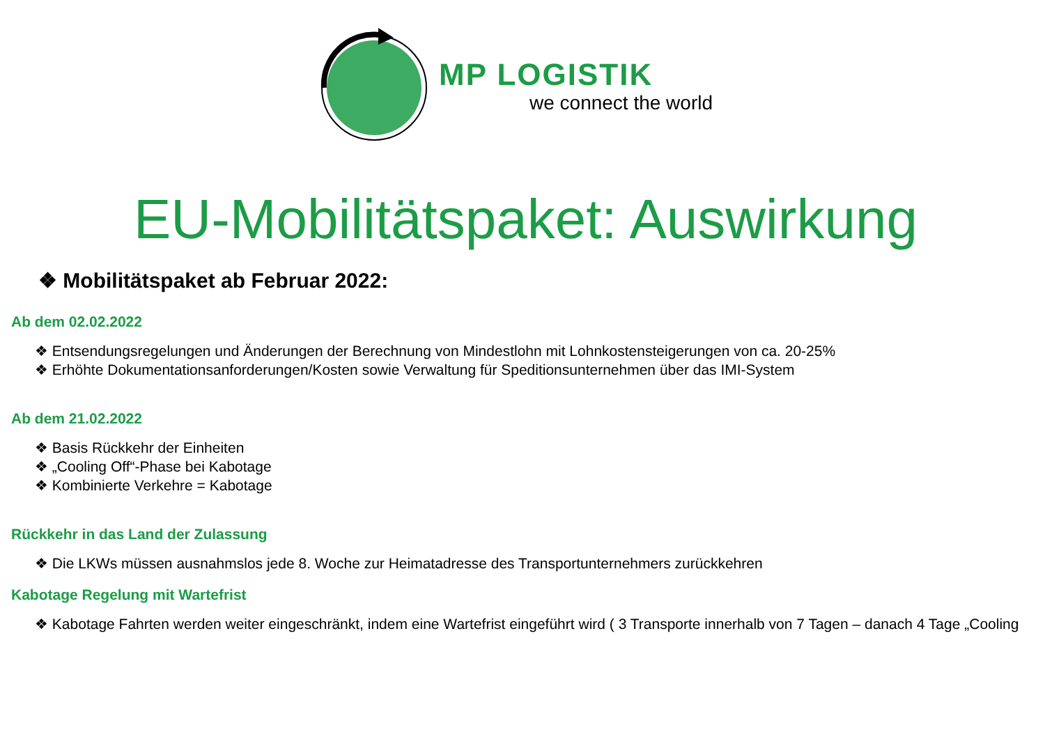MP LOGISTIK
we connect the world
EU-Mobilitätspaket: Auswirkung
❖ Mobilitätspaket ab Februar 2022:
Ab dem 02.02.2022
❖ Entsendungsregelungen und Änderungen der Berechnung von Mindestlohn mit Lohnkostensteigerungen von ca. 20-25%
❖ Erhöhte Dokumentationsanforderungen/Kosten sowie Verwaltung für Speditionsunternehmen über das IMI-System
Ab dem 21.02.2022
❖ Basis Rückkehr der Einheiten
❖ „Cooling Off“-Phase bei Kabotage
❖ Kombinierte Verkehre = Kabotage
Rückkehr in das Land der Zulassung
❖ Die LKWs müssen ausnahmslos jede 8. Woche zur Heimatadresse des Transportunternehmers zurückkehren
Kabotage Regelung mit Wartefrist
❖ Kabotage Fahrten werden weiter eingeschränkt, indem eine Wartefrist eingeführt wird ( 3 Transporte innerhalb von 7 Tagen – danach 4 Tage „Cooling